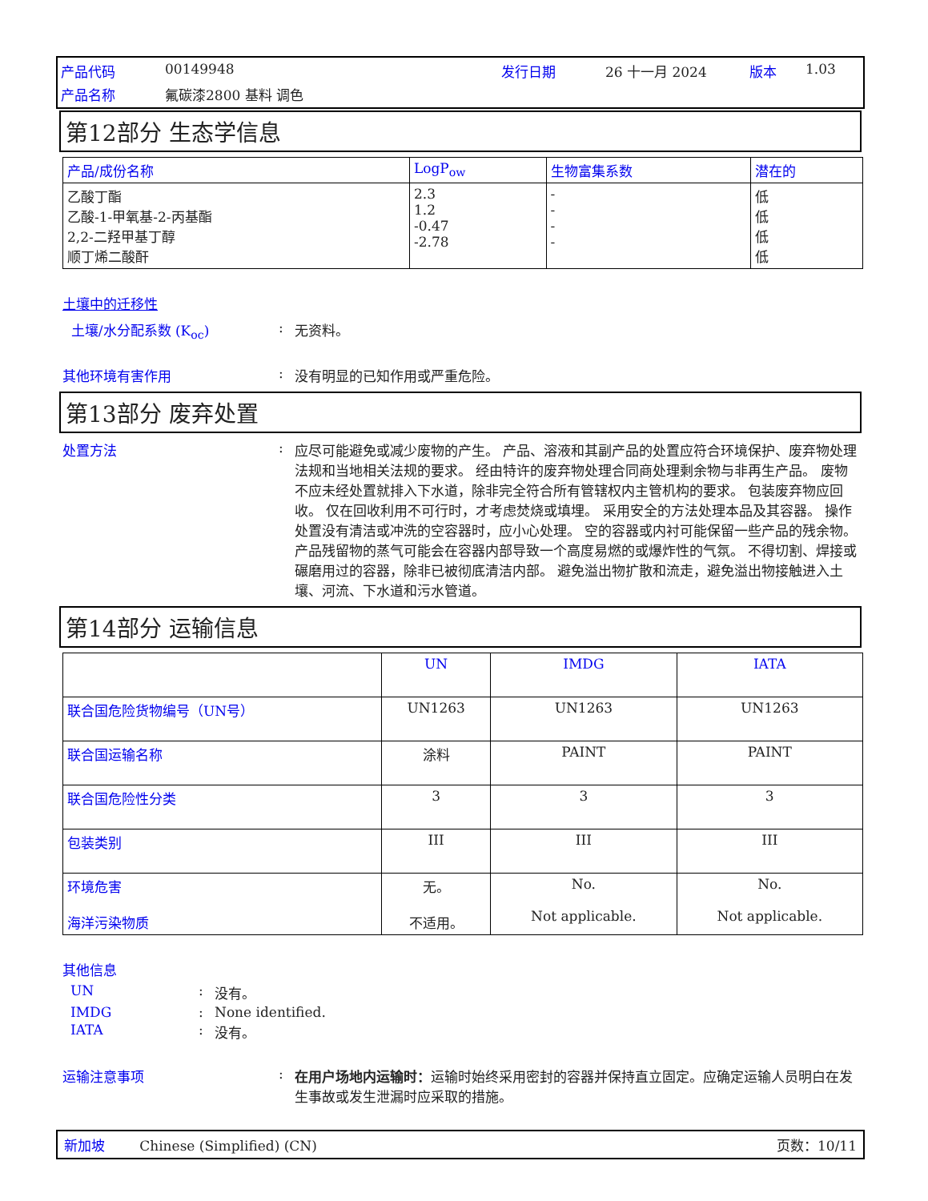产品代码 00149948 发行日期 26 十一月 2024 版本 1.03 产品名称 氟碳漆2800 基料 调色
第12部分 生态学信息
| 产品/成份名称 | LogP<sub>ow</sub> | 生物富集系数 | 潜在的 |
| --- | --- | --- | --- |
| 乙酸丁酯 乙酸-1-甲氧基-2-丙基酯 2,2-二羟甲基丁醇 顺丁烯二酸酐 | 2.3 1.2 -0.47 -2.78 | - - - - | 低 低 低 低 |
土壤中的迁移性
土壤/水分配系数 (K<sub>oc</sub>): 无资料。
其他环境有害作用: 没有明显的已知作用或严重危险。
第13部分 废弃处置
处置方法: 应尽可能避免或减少废物的产生。 产品、溶液和其副产品的处置应符合环境保护、废弃物处理法规和当地相关法规的要求。 经由特许的废弃物处理合同商处理剩余物与非再生产品。 废物不应未经处置就排入下水道，除非完全符合所有管辖权内主管机构的要求。 包装废弃物应回收。 仅在回收利用不可行时，才考虑焚烧或填埋。 采用安全的方法处理本品及其容器。 操作处置没有清洁或冲洗的空容器时，应小心处理。 空的容器或内衬可能保留一些产品的残余物。 产品残留物的蒸气可能会在容器内部导致一个高度易燃的或爆炸性的气氛。 不得切割、焊接或碾磨用过的容器，除非已被彻底清洁内部。 避免溢出物扩散和流走，避免溢出物接触进入土壤、河流、下水道和污水管道。
第14部分 运输信息
| | UN | IMDG | IATA |
| --- | --- | --- | --- |
| 联合国危险货物编号（UN号） | UN1263 | UN1263 | UN1263 |
| 联合国运输名称 | 涂料 | PAINT | PAINT |
| 联合国危险性分类 | 3 | 3 | 3 |
| 包装类别 | III | III | III |
| 环境危害 海洋污染物质 | 无。 不适用。 | No. Not applicable. | No. Not applicable. |
其他信息
UN: 没有。
IMDG: None identified.
IATA: 没有。
运输注意事项: 在用户场地内运输时：运输时始终采用密封的容器并保持直立固定。应确定运输人员明白在发生事故或发生泄漏时应采取的措施。
新加坡 Chinese (Simplified) (CN) 页数：10/11